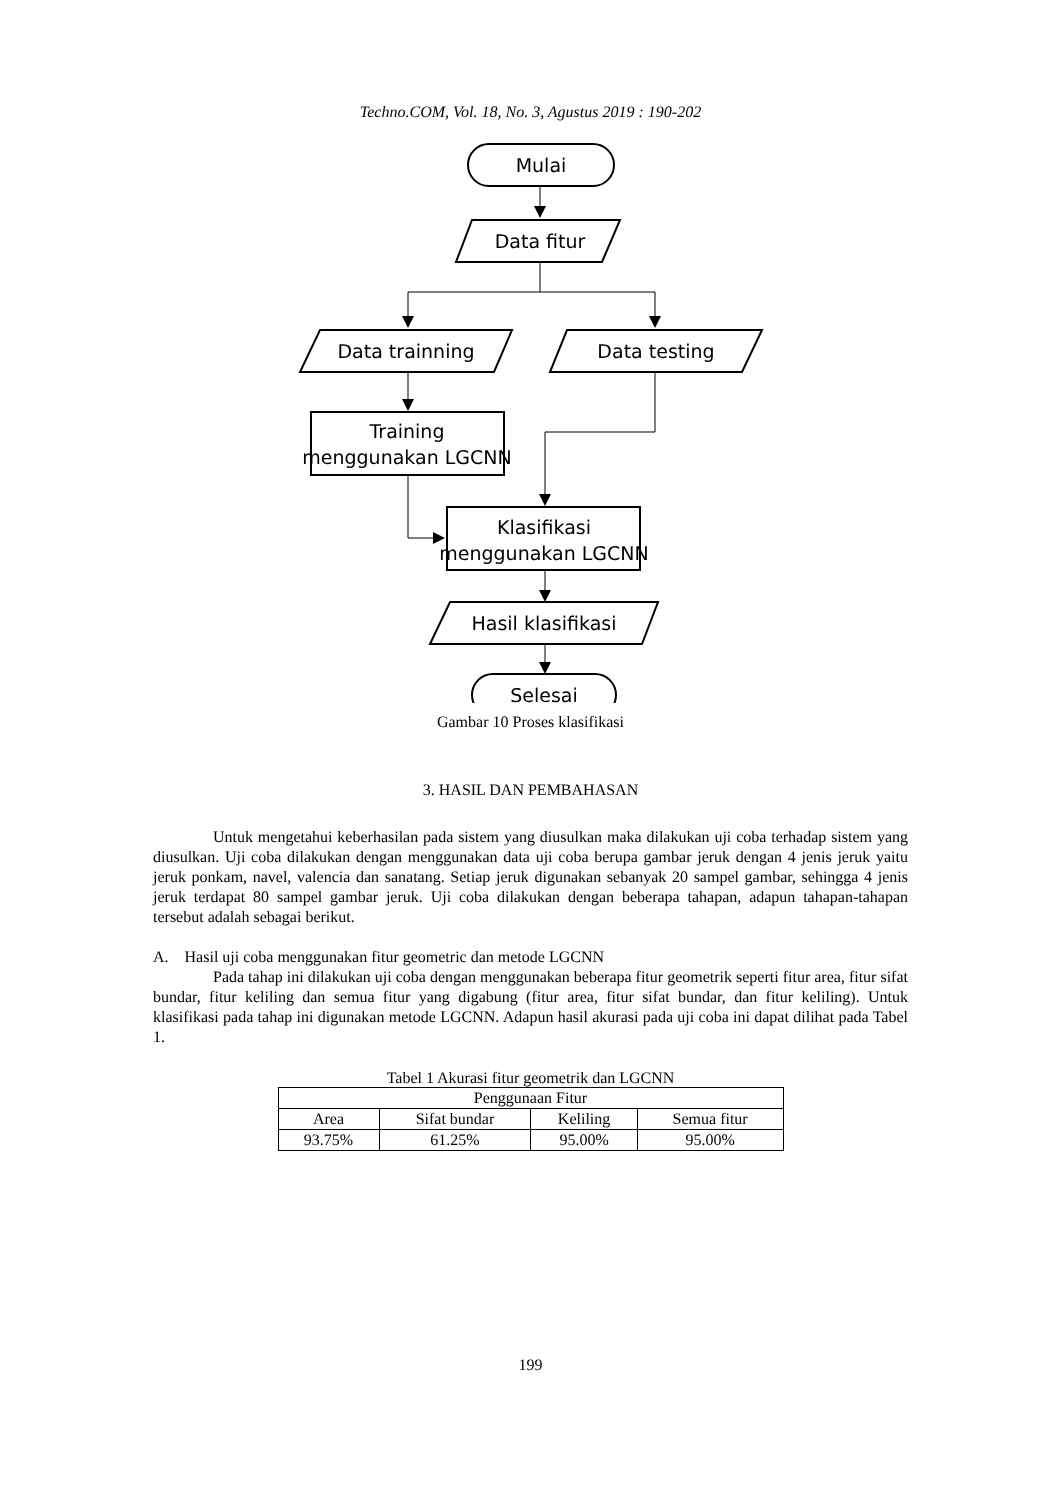Techno.COM, Vol. 18, No. 3, Agustus 2019 : 190-202
Mulai
Data fitur
Data trainning
Data testing
Training
menggunakan LGCNN
Klasifikasi
menggunakan LGCNN
Hasil klasifikasi
Selesai
Gambar 10 Proses klasifikasi
3. HASIL DAN PEMBAHASAN
Untuk mengetahui keberhasilan pada sistem yang diusulkan maka dilakukan uji coba terhadap sistem yang diusulkan. Uji coba dilakukan dengan menggunakan data uji coba berupa gambar jeruk dengan 4 jenis jeruk yaitu jeruk ponkam, navel, valencia dan sanatang. Setiap jeruk digunakan sebanyak 20 sampel gambar, sehingga 4 jenis jeruk terdapat 80 sampel gambar jeruk. Uji coba dilakukan dengan beberapa tahapan, adapun tahapan-tahapan tersebut adalah sebagai berikut.
A. Hasil uji coba menggunakan fitur geometric dan metode LGCNN
Pada tahap ini dilakukan uji coba dengan menggunakan beberapa fitur geometrik seperti fitur area, fitur sifat bundar, fitur keliling dan semua fitur yang digabung (fitur area, fitur sifat bundar, dan fitur keliling). Untuk klasifikasi pada tahap ini digunakan metode LGCNN. Adapun hasil akurasi pada uji coba ini dapat dilihat pada Tabel 1.
Tabel 1 Akurasi fitur geometrik dan LGCNN
| Penggunaan Fitur | | | |
| --- | --- | --- | --- |
| Area | Sifat bundar | Keliling | Semua fitur |
| 93.75% | 61.25% | 95.00% | 95.00% |
199